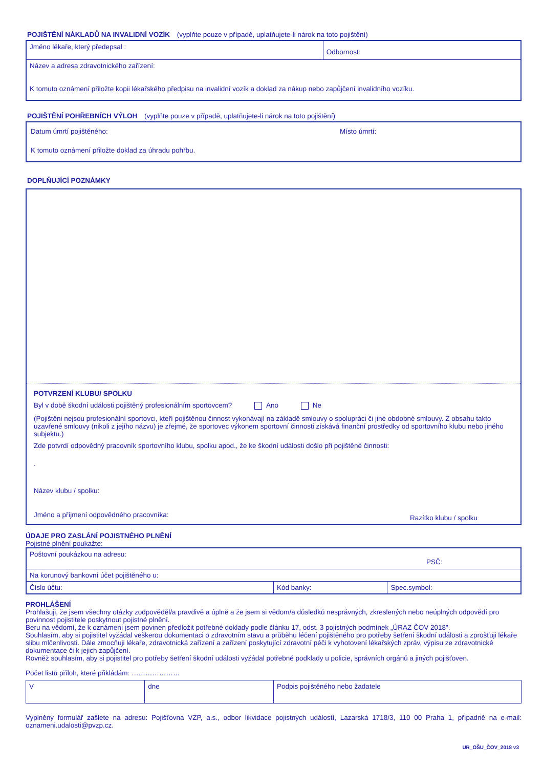POJIŠTĚNÍ NÁKLADŮ NA INVALIDNÍ VOZÍK (vyplňte pouze v případě, uplatňujete-li nárok na toto pojištění)
| Jméno lékaře, který předepsal : | Odbornost: |
| Název a adresa zdravotnického zařízení: K tomuto oznámení přiložte kopii lékařského předpisu na invalidní vozík a doklad za nákup nebo zapůjčení invalidního vozíku. | |
POJIŠTĚNÍ POHŘEBNÍCH VÝLOH (vyplňte pouze v případě, uplatňujete-li nárok na toto pojištění)
Datum úmrtí pojištěného: Místo úmrtí:
K tomuto oznámení přiložte doklad za úhradu pohřbu.
DOPLŇUJÍCÍ POZNÁMKY
POTVRZENÍ KLUBU/ SPOLKU
Byl v době škodní události pojištěný profesionálním sportovcem? Ano Ne
(Pojištěni nejsou profesionální sportovci, kteří pojištěnou činnost vykonávají na základě smlouvy o spolupráci či jiné obdobné smlouvy. Z obsahu takto uzavřené smlouvy (nikoli z jejího názvu) je zřejmé, že sportovec výkonem sportovní činnosti získává finanční prostředky od sportovního klubu nebo jiného subjektu.)
Zde potvrdí odpovědný pracovník sportovního klubu, spolku apod., že ke škodní události došlo při pojištěné činnosti:
.
Název klubu / spolku:
Jméno a příjmení odpovědného pracovníka: Razítko klubu / spolku
ÚDAJE PRO ZASLÁNÍ POJISTNÉHO PLNĚNÍ
Pojistné plnění poukažte:
| Poštovní poukázkou na adresu: PSČ: | | |
| Na korunový bankovní účet pojištěného u: | | |
| Číslo účtu: | Kód banky: | Spec.symbol: |
PROHLÁŠENÍ
Prohlašuji, že jsem všechny otázky zodpověděl/a pravdivě a úplně a že jsem si vědom/a důsledků nesprávných, zkreslených nebo neúplných odpovědí pro povinnost pojistitele poskytnout pojistné plnění.
Beru na vědomí, že k oznámení jsem povinen předložit potřebné doklady podle článku 17, odst. 3 pojistných podmínek „ÚRAZ ČOV 2018".
Souhlasím, aby si pojistitel vyžádal veškerou dokumentaci o zdravotním stavu a průběhu léčení pojištěného pro potřeby šetření škodní události a zprošťuji lékaře slibu mlčenlivosti. Dále zmocňuji lékaře, zdravotnická zařízení a zařízení poskytující zdravotní péči k vyhotovení lékařských zpráv, výpisu ze zdravotnické dokumentace či k jejich zapůjčení.
Rovněž souhlasím, aby si pojistitel pro potřeby šetření škodní události vyžádal potřebné podklady u policie, správních orgánů a jiných pojišťoven.
Počet listů příloh, které přikládám: …………………
| V | dne | Podpis pojištěného nebo žadatele |
Vyplněný formulář zašlete na adresu: Pojišťovna VZP, a.s., odbor likvidace pojistných událostí, Lazarská 1718/3, 110 00 Praha 1, případně na e-mail: oznameni.udalosti@pvzp.cz.
UR_OŠU_ČOV_2018 v3